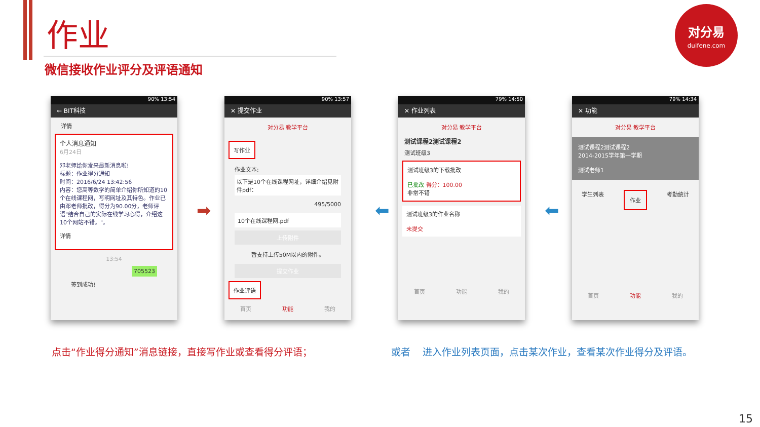作业
微信接收作业评分及评语通知
对分易
duifene.com
90% 13:54
← BIT科技
详情
个人消息通知
6月24日
邓老师给你发来最新消息啦!
标题：作业得分通知
时间：2016/6/24 13:42:56
内容：您高等数学的简单介绍你所知道的10个在线课程网，写明网址及其特色。作业已由邓老师批改，得分为90.00分，老师评语"结合自己的实际在线学习心得，介绍这10个网站不错。"。
详情
13:54
705523
签到成功!
90% 13:57
✕ 提交作业
对分易 教学平台
写作业
作业文本:
以下是10个在线课程网址，详细介绍见附件pdf：
495/5000
10个在线课程网.pdf
上传附件
暂支持上传50M以内的附件。
提交作业
作业评语
首页 功能 我的
79% 14:50
✕ 作业列表
对分易 教学平台
测试课程2测试课程2
测试班级3
测试班级3的下载批改
已批改 得分：100.00
非常不错
测试班级3的作业名称
未提交
首页 功能 我的
79% 14:34
✕ 功能
对分易 教学平台
测试课程2测试课程2
2014-2015学年第一学期
测试老师1
学生列表 作业 考勤统计
首页 功能 我的
➡ ⬅ ⬅
点击“作业得分通知”消息链接，直接写作业或查看得分评语；
或者 进入作业列表页面，点击某次作业，查看某次作业得分及评语。
15